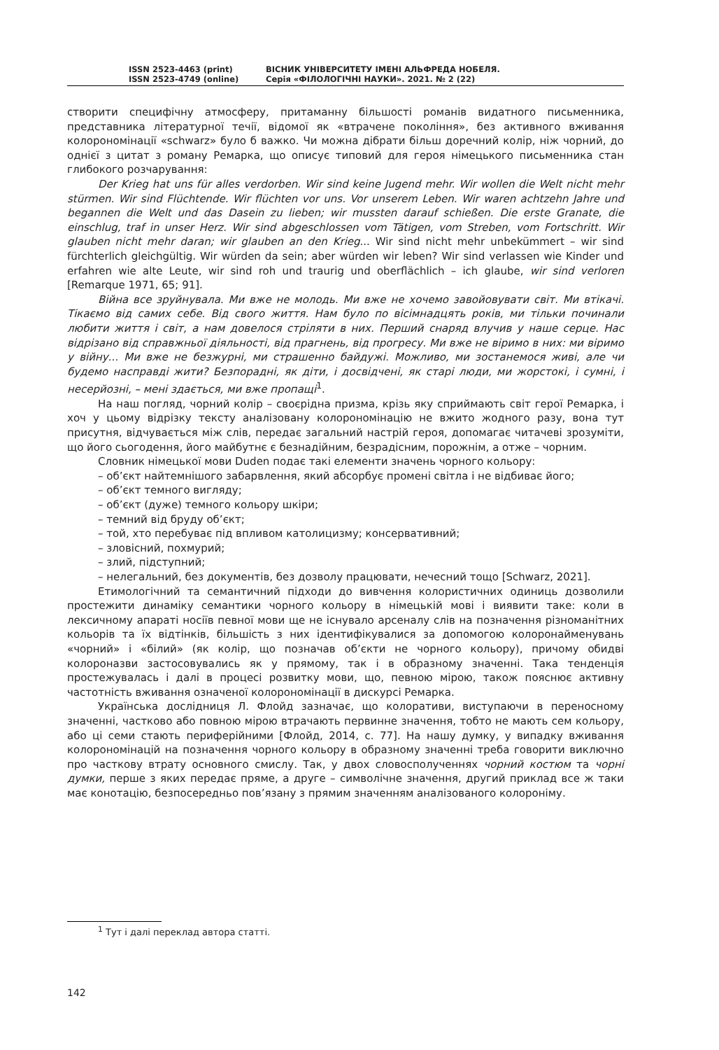ISSN 2523-4463 (print)
ISSN 2523-4749 (online)
ВІСНИК УНІВЕРСИТЕТУ ІМЕНІ АЛЬФРЕДА НОБЕЛЯ.
Серія «ФІЛОЛОГІЧНІ НАУКИ». 2021. № 2 (22)
створити специфічну атмосферу, притаманну більшості романів видатного письменника, представника літературної течії, відомої як «втрачене покоління», без активного вживання колорономінації «schwarz» було б важко. Чи можна дібрати більш доречний колір, ніж чорний, до однієї з цитат з роману Ремарка, що описує типовий для героя німецького письменника стан глибокого розчарування:
Der Krieg hat uns für alles verdorben. Wir sind keine Jugend mehr. Wir wollen die Welt nicht mehr stürmen. Wir sind Flüchtende. Wir flüchten vor uns. Vor unserem Leben. Wir waren achtzehn Jahre und begannen die Welt und das Dasein zu lieben; wir mussten darauf schießen. Die erste Granate, die einschlug, traf in unser Herz. Wir sind abgeschlossen vom Tätigen, vom Streben, vom Fortschritt. Wir glauben nicht mehr daran; wir glauben an den Krieg... Wir sind nicht mehr unbekümmert – wir sind fürchterlich gleichgültig. Wir würden da sein; aber würden wir leben? Wir sind verlassen wie Kinder und erfahren wie alte Leute, wir sind roh und traurig und oberflächlich – ich glaube, wir sind verloren [Remarque 1971, 65; 91].
Війна все зруйнувала. Ми вже не молодь. Ми вже не хочемо завойовувати світ. Ми втікачі. Тікаємо від самих себе. Від свого життя. Нам було по вісімнадцять років, ми тільки починали любити життя і світ, а нам довелося стріляти в них. Перший снаряд влучив у наше серце. Нас відрізано від справжньої діяльності, від прагнень, від прогресу. Ми вже не віримо в них: ми віримо у війну... Ми вже не безжурні, ми страшенно байдужі. Можливо, ми зостанемося живі, але чи будемо насправді жити? Безпорадні, як діти, і досвідчені, як старі люди, ми жорстокі, і сумні, і несерйозні, – мені здається, ми вже пропащі<sup>1</sup>.
На наш погляд, чорний колір – своєрідна призма, крізь яку сприймають світ герої Ремарка, і хоч у цьому відрізку тексту аналізовану колорономінацію не вжито жодного разу, вона тут присутня, відчувається між слів, передає загальний настрій героя, допомагає читачеві зрозуміти, що його сьогодення, його майбутнє є безнадійним, безрадісним, порожнім, а отже – чорним.
Словник німецької мови Duden подає такі елементи значень чорного кольору:
– об’єкт найтемнішого забарвлення, який абсорбує промені світла і не відбиває його;
– об’єкт темного вигляду;
– об’єкт (дуже) темного кольору шкіри;
– темний від бруду об’єкт;
– той, хто перебуває під впливом католицизму; консервативний;
– зловісний, похмурий;
– злий, підступний;
– нелегальний, без документів, без дозволу працювати, нечесний тощо [Schwarz, 2021].
Етимологічний та семантичний підходи до вивчення колористичних одиниць дозволили простежити динаміку семантики чорного кольору в німецькій мові і виявити таке: коли в лексичному апараті носіїв певної мови ще не існувало арсеналу слів на позначення різноманітних кольорів та їх відтінків, більшість з них ідентифікувалися за допомогою колоронайменувань «чорний» і «білий» (як колір, що позначав об’єкти не чорного кольору), причому обидві колороназви застосовувались як у прямому, так і в образному значенні. Така тенденція простежувалась і далі в процесі розвитку мови, що, певною мірою, також пояснює активну частотність вживання означеної колорономінації в дискурсі Ремарка.
Українська дослідниця Л. Флойд зазначає, що колоративи, виступаючи в переносному значенні, частково або повною мірою втрачають первинне значення, тобто не мають сем кольору, або ці семи стають периферійними [Флойд, 2014, с. 77]. На нашу думку, у випадку вживання колорономінацій на позначення чорного кольору в образному значенні треба говорити виключно про часткову втрату основного смислу. Так, у двох словосполученнях чорний костюм та чорні думки, перше з яких передає пряме, а друге – символічне значення, другий приклад все ж таки має конотацію, безпосередньо пов’язану з прямим значенням аналізованого колороніму.
<sup>1</sup> Тут і далі переклад автора статті.
142